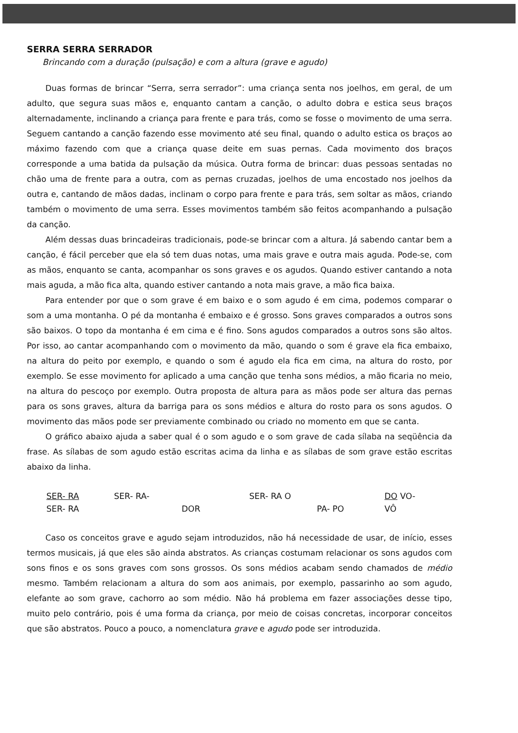SERRA SERRA SERRADOR
Brincando com a duração (pulsação) e com a altura (grave e agudo)
Duas formas de brincar “Serra, serra serrador”: uma criança senta nos joelhos, em geral, de um adulto, que segura suas mãos e, enquanto cantam a canção, o adulto dobra e estica seus braços alternadamente, inclinando a criança para frente e para trás, como se fosse o movimento de uma serra. Seguem cantando a canção fazendo esse movimento até seu final, quando o adulto estica os braços ao máximo fazendo com que a criança quase deite em suas pernas. Cada movimento dos braços corresponde a uma batida da pulsação da música. Outra forma de brincar: duas pessoas sentadas no chão uma de frente para a outra, com as pernas cruzadas, joelhos de uma encostado nos joelhos da outra e, cantando de mãos dadas, inclinam o corpo para frente e para trás, sem soltar as mãos, criando também o movimento de uma serra. Esses movimentos também são feitos acompanhando a pulsação da canção.
Além dessas duas brincadeiras tradicionais, pode-se brincar com a altura. Já sabendo cantar bem a canção, é fácil perceber que ela só tem duas notas, uma mais grave e outra mais aguda. Pode-se, com as mãos, enquanto se canta, acompanhar os sons graves e os agudos. Quando estiver cantando a nota mais aguda, a mão fica alta, quando estiver cantando a nota mais grave, a mão fica baixa.
Para entender por que o som grave é em baixo e o som agudo é em cima, podemos comparar o som a uma montanha. O pé da montanha é embaixo e é grosso. Sons graves comparados a outros sons são baixos. O topo da montanha é em cima e é fino. Sons agudos comparados a outros sons são altos. Por isso, ao cantar acompanhando com o movimento da mão, quando o som é grave ela fica embaixo, na altura do peito por exemplo, e quando o som é agudo ela fica em cima, na altura do rosto, por exemplo. Se esse movimento for aplicado a uma canção que tenha sons médios, a mão ficaria no meio, na altura do pescoço por exemplo. Outra proposta de altura para as mãos pode ser altura das pernas para os sons graves, altura da barriga para os sons médios e altura do rosto para os sons agudos. O movimento das mãos pode ser previamente combinado ou criado no momento em que se canta.
O gráfico abaixo ajuda a saber qual é o som agudo e o som grave de cada sílaba na seqüência da frase. As sílabas de som agudo estão escritas acima da linha e as sílabas de som grave estão escritas abaixo da linha.
SER- RA SER- RA- SER- RA O DO VO- SER- RA DOR PA- PO VÔ
Caso os conceitos grave e agudo sejam introduzidos, não há necessidade de usar, de início, esses termos musicais, já que eles são ainda abstratos. As crianças costumam relacionar os sons agudos com sons finos e os sons graves com sons grossos. Os sons médios acabam sendo chamados de médio mesmo. Também relacionam a altura do som aos animais, por exemplo, passarinho ao som agudo, elefante ao som grave, cachorro ao som médio. Não há problema em fazer associações desse tipo, muito pelo contrário, pois é uma forma da criança, por meio de coisas concretas, incorporar conceitos que são abstratos. Pouco a pouco, a nomenclatura grave e agudo pode ser introduzida.